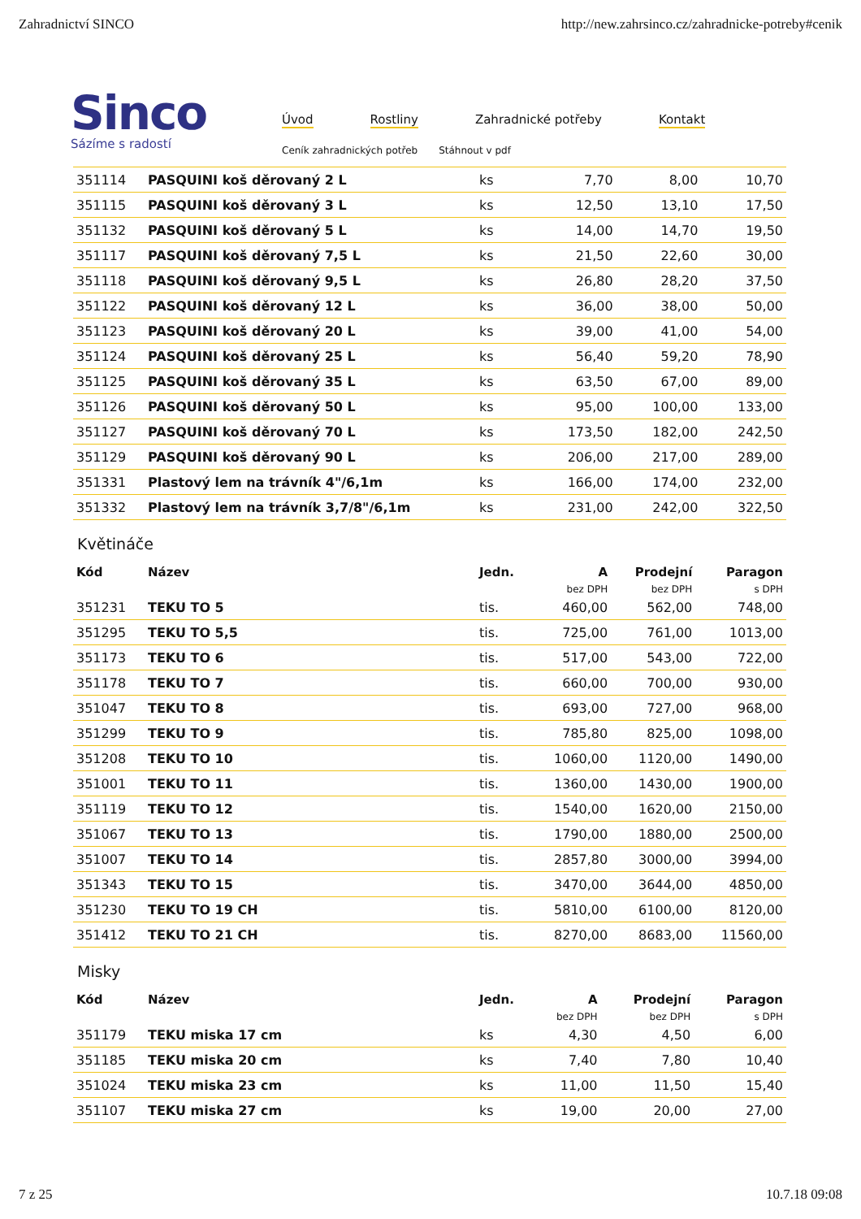Zahradnictví SINCO http://new.zahrsinco.cz/zahradnicke-potreby#cenik
Sinco
Sázíme s radostí
Úvod Rostliny Zahradnické potřeby Kontakt
Ceník zahradnických potřeb Stáhnout v pdf
| 351114 | PASQUINI koš děrovaný 2 L | ks | 7,70 | 8,00 | 10,70 |
| 351115 | PASQUINI koš děrovaný 3 L | ks | 12,50 | 13,10 | 17,50 |
| 351132 | PASQUINI koš děrovaný 5 L | ks | 14,00 | 14,70 | 19,50 |
| 351117 | PASQUINI koš děrovaný 7,5 L | ks | 21,50 | 22,60 | 30,00 |
| 351118 | PASQUINI koš děrovaný 9,5 L | ks | 26,80 | 28,20 | 37,50 |
| 351122 | PASQUINI koš děrovaný 12 L | ks | 36,00 | 38,00 | 50,00 |
| 351123 | PASQUINI koš děrovaný 20 L | ks | 39,00 | 41,00 | 54,00 |
| 351124 | PASQUINI koš děrovaný 25 L | ks | 56,40 | 59,20 | 78,90 |
| 351125 | PASQUINI koš děrovaný 35 L | ks | 63,50 | 67,00 | 89,00 |
| 351126 | PASQUINI koš děrovaný 50 L | ks | 95,00 | 100,00 | 133,00 |
| 351127 | PASQUINI koš děrovaný 70 L | ks | 173,50 | 182,00 | 242,50 |
| 351129 | PASQUINI koš děrovaný 90 L | ks | 206,00 | 217,00 | 289,00 |
| 351331 | Plastový lem na trávník 4"/6,1m | ks | 166,00 | 174,00 | 232,00 |
| 351332 | Plastový lem na trávník 3,7/8"/6,1m | ks | 231,00 | 242,00 | 322,50 |
Květináče
| Kód | Název | Jedn. | A | Prodejní | Paragon |
| --- | --- | --- | --- | --- | --- |
| | | | bez DPH | bez DPH | s DPH |
| 351231 | TEKU TO 5 | tis. | 460,00 | 562,00 | 748,00 |
| 351295 | TEKU TO 5,5 | tis. | 725,00 | 761,00 | 1013,00 |
| 351173 | TEKU TO 6 | tis. | 517,00 | 543,00 | 722,00 |
| 351178 | TEKU TO 7 | tis. | 660,00 | 700,00 | 930,00 |
| 351047 | TEKU TO 8 | tis. | 693,00 | 727,00 | 968,00 |
| 351299 | TEKU TO 9 | tis. | 785,80 | 825,00 | 1098,00 |
| 351208 | TEKU TO 10 | tis. | 1060,00 | 1120,00 | 1490,00 |
| 351001 | TEKU TO 11 | tis. | 1360,00 | 1430,00 | 1900,00 |
| 351119 | TEKU TO 12 | tis. | 1540,00 | 1620,00 | 2150,00 |
| 351067 | TEKU TO 13 | tis. | 1790,00 | 1880,00 | 2500,00 |
| 351007 | TEKU TO 14 | tis. | 2857,80 | 3000,00 | 3994,00 |
| 351343 | TEKU TO 15 | tis. | 3470,00 | 3644,00 | 4850,00 |
| 351230 | TEKU TO 19 CH | tis. | 5810,00 | 6100,00 | 8120,00 |
| 351412 | TEKU TO 21 CH | tis. | 8270,00 | 8683,00 | 11560,00 |
Misky
| Kód | Název | Jedn. | A | Prodejní | Paragon |
| --- | --- | --- | --- | --- | --- |
| | | | bez DPH | bez DPH | s DPH |
| 351179 | TEKU miska 17 cm | ks | 4,30 | 4,50 | 6,00 |
| 351185 | TEKU miska 20 cm | ks | 7,40 | 7,80 | 10,40 |
| 351024 | TEKU miska 23 cm | ks | 11,00 | 11,50 | 15,40 |
| 351107 | TEKU miska 27 cm | ks | 19,00 | 20,00 | 27,00 |
7 z 25 10.7.18 09:08